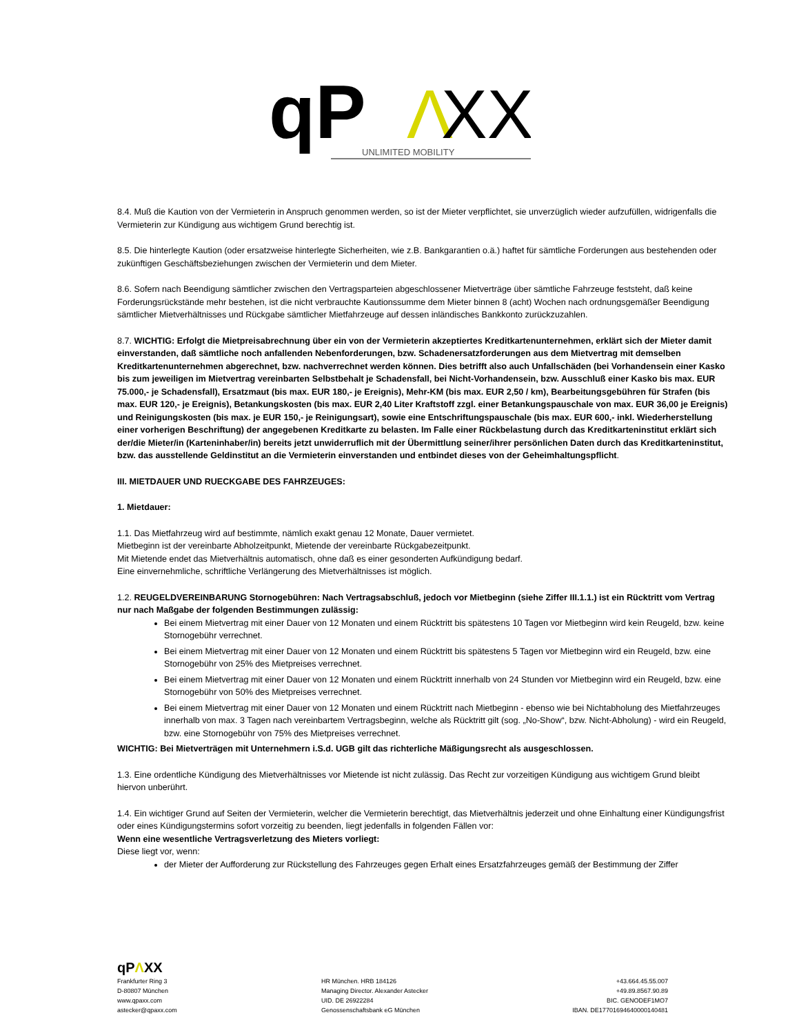qP
Λ
XX
UNLIMITED MOBILITY
8.4. Muß die Kaution von der Vermieterin in Anspruch genommen werden, so ist der Mieter verpflichtet, sie unverzüglich wieder aufzufüllen, widrigenfalls die Vermieterin zur Kündigung aus wichtigem Grund berechtig ist.
8.5. Die hinterlegte Kaution (oder ersatzweise hinterlegte Sicherheiten, wie z.B. Bankgarantien o.ä.) haftet für sämtliche Forderungen aus bestehenden oder zukünftigen Geschäftsbeziehungen zwischen der Vermieterin und dem Mieter.
8.6. Sofern nach Beendigung sämtlicher zwischen den Vertragsparteien abgeschlossener Mietverträge über sämtliche Fahrzeuge feststeht, daß keine Forderungsrückstände mehr bestehen, ist die nicht verbrauchte Kautionssumme dem Mieter binnen 8 (acht) Wochen nach ordnungsgemäßer Beendigung sämtlicher Mietverhältnisses und Rückgabe sämtlicher Mietfahrzeuge auf dessen inländisches Bankkonto zurückzuzahlen.
8.7. WICHTIG: Erfolgt die Mietpreisabrechnung über ein von der Vermieterin akzeptiertes Kreditkartenunternehmen, erklärt sich der Mieter damit einverstanden, daß sämtliche noch anfallenden Nebenforderungen, bzw. Schadenersatzforderungen aus dem Mietvertrag mit demselben Kreditkartenunternehmen abgerechnet, bzw. nachverrechnet werden können. Dies betrifft also auch Unfallschäden (bei Vorhandensein einer Kasko bis zum jeweiligen im Mietvertrag vereinbarten Selbstbehalt je Schadensfall, bei Nicht-Vorhandensein, bzw. Ausschluß einer Kasko bis max. EUR 75.000,- je Schadensfall), Ersatzmaut (bis max. EUR 180,- je Ereignis), Mehr-KM (bis max. EUR 2,50 / km), Bearbeitungsgebühren für Strafen (bis max. EUR 120,- je Ereignis), Betankungskosten (bis max. EUR 2,40 Liter Kraftstoff zzgl. einer Betankungspauschale von max. EUR 36,00 je Ereignis) und Reinigungskosten (bis max. je EUR 150,- je Reinigungsart), sowie eine Entschriftungspauschale (bis max. EUR 600,- inkl. Wiederherstellung einer vorherigen Beschriftung) der angegebenen Kreditkarte zu belasten. Im Falle einer Rückbelastung durch das Kreditkarteninstitut erklärt sich der/die Mieter/in (Karteninhaber/in) bereits jetzt unwiderruflich mit der Übermittlung seiner/ihrer persönlichen Daten durch das Kreditkarteninstitut, bzw. das ausstellende Geldinstitut an die Vermieterin einverstanden und entbindet dieses von der Geheimhaltungspflicht.
III. MIETDAUER UND RUECKGABE DES FAHRZEUGES:
1. Mietdauer:
1.1. Das Mietfahrzeug wird auf bestimmte, nämlich exakt genau 12 Monate, Dauer vermietet.
Mietbeginn ist der vereinbarte Abholzeitpunkt, Mietende der vereinbarte Rückgabezeitpunkt.
Mit Mietende endet das Mietverhältnis automatisch, ohne daß es einer gesonderten Aufkündigung bedarf.
Eine einvernehmliche, schriftliche Verlängerung des Mietverhältnisses ist möglich.
1.2. REUGELDVEREINBARUNG Stornogebühren: Nach Vertragsabschluß, jedoch vor Mietbeginn (siehe Ziffer III.1.1.) ist ein Rücktritt vom Vertrag nur nach Maßgabe der folgenden Bestimmungen zulässig:
Bei einem Mietvertrag mit einer Dauer von 12 Monaten und einem Rücktritt bis spätestens 10 Tagen vor Mietbeginn wird kein Reugeld, bzw. keine Stornogebühr verrechnet.
Bei einem Mietvertrag mit einer Dauer von 12 Monaten und einem Rücktritt bis spätestens 5 Tagen vor Mietbeginn wird ein Reugeld, bzw. eine Stornogebühr von 25% des Mietpreises verrechnet.
Bei einem Mietvertrag mit einer Dauer von 12 Monaten und einem Rücktritt innerhalb von 24 Stunden vor Mietbeginn wird ein Reugeld, bzw. eine Stornogebühr von 50% des Mietpreises verrechnet.
Bei einem Mietvertrag mit einer Dauer von 12 Monaten und einem Rücktritt nach Mietbeginn - ebenso wie bei Nichtabholung des Mietfahrzeuges innerhalb von max. 3 Tagen nach vereinbartem Vertragsbeginn, welche als Rücktritt gilt (sog. „No-Show“, bzw. Nicht-Abholung) - wird ein Reugeld, bzw. eine Stornogebühr von 75% des Mietpreises verrechnet.
WICHTIG: Bei Mietverträgen mit Unternehmern i.S.d. UGB gilt das richterliche Mäßigungsrecht als ausgeschlossen.
1.3. Eine ordentliche Kündigung des Mietverhältnisses vor Mietende ist nicht zulässig. Das Recht zur vorzeitigen Kündigung aus wichtigem Grund bleibt hiervon unberührt.
1.4. Ein wichtiger Grund auf Seiten der Vermieterin, welcher die Vermieterin berechtigt, das Mietverhältnis jederzeit und ohne Einhaltung einer Kündigungsfrist oder eines Kündigungstermins sofort vorzeitig zu beenden, liegt jedenfalls in folgenden Fällen vor:
Wenn eine wesentliche Vertragsverletzung des Mieters vorliegt:
Diese liegt vor, wenn:
der Mieter der Aufforderung zur Rückstellung des Fahrzeuges gegen Erhalt eines Ersatzfahrzeuges gemäß der Bestimmung der Ziffer
qPΛXX
Frankfurter Ring 3
D-80807 München
www.qpaxx.com
astecker@qpaxx.com
HR München. HRB 184126
Managing Director. Alexander Astecker
UID. DE 26922284
Genossenschaftsbank eG München
+43.664.45.55.007
+49.89.8567.90.89
BIC. GENODEF1MO7
IBAN. DE17701694640000140481